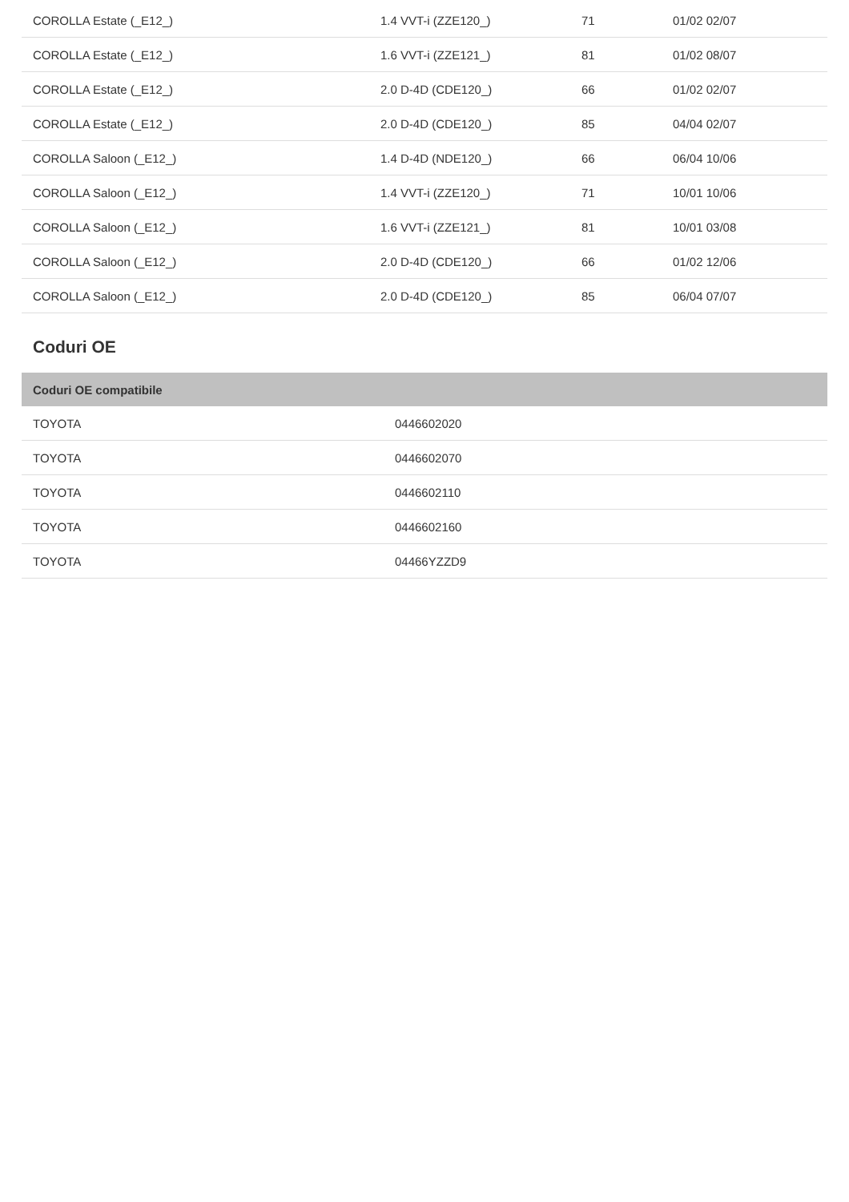| COROLLA Estate (_E12_) | 1.4 VVT-i (ZZE120_) | 71 | 01/02 02/07 |
| COROLLA Estate (_E12_) | 1.6 VVT-i (ZZE121_) | 81 | 01/02 08/07 |
| COROLLA Estate (_E12_) | 2.0 D-4D (CDE120_) | 66 | 01/02 02/07 |
| COROLLA Estate (_E12_) | 2.0 D-4D (CDE120_) | 85 | 04/04 02/07 |
| COROLLA Saloon (_E12_) | 1.4 D-4D (NDE120_) | 66 | 06/04 10/06 |
| COROLLA Saloon (_E12_) | 1.4 VVT-i (ZZE120_) | 71 | 10/01 10/06 |
| COROLLA Saloon (_E12_) | 1.6 VVT-i (ZZE121_) | 81 | 10/01 03/08 |
| COROLLA Saloon (_E12_) | 2.0 D-4D (CDE120_) | 66 | 01/02 12/06 |
| COROLLA Saloon (_E12_) | 2.0 D-4D (CDE120_) | 85 | 06/04 07/07 |
Coduri OE
| Coduri OE compatibile | |
| --- | --- |
| TOYOTA | 0446602020 |
| TOYOTA | 0446602070 |
| TOYOTA | 0446602110 |
| TOYOTA | 0446602160 |
| TOYOTA | 04466YZZD9 |